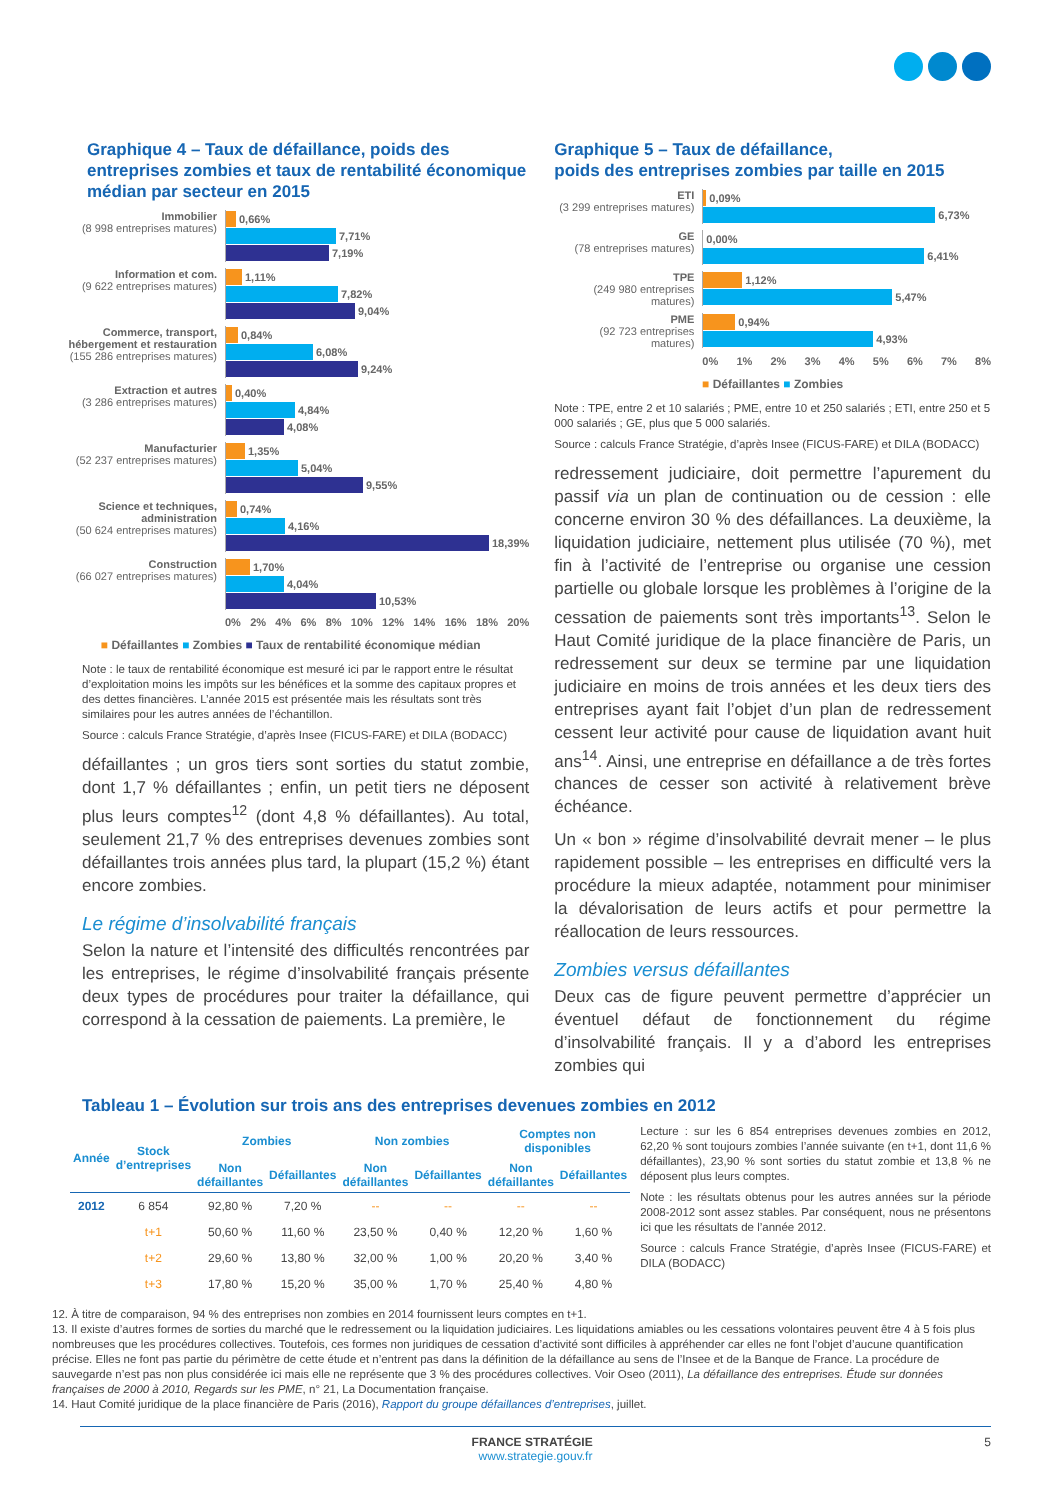Graphique 4 – Taux de défaillance, poids des entreprises zombies et taux de rentabilité économique médian par secteur en 2015
Immobilier
(8 998 entreprises matures)
0,66%
7,71%
7,19%
Information et com.
(9 622 entreprises matures)
1,11%
7,82%
9,04%
Commerce, transport, hébergement et restauration
(155 286 entreprises matures)
0,84%
6,08%
9,24%
Extraction et autres
(3 286 entreprises matures)
0,40%
4,84%
4,08%
Manufacturier
(52 237 entreprises matures)
1,35%
5,04%
9,55%
Science et techniques, administration
(50 624 entreprises matures)
0,74%
4,16%
18,39%
Construction
(66 027 entreprises matures)
1,70%
4,04%
10,53%
0% 2% 4% 6% 8% 10% 12% 14% 16% 18% 20%
■ Défaillantes ■ Zombies ■ Taux de rentabilité économique médian
Note : le taux de rentabilité économique est mesuré ici par le rapport entre le résultat d’exploitation moins les impôts sur les bénéfices et la somme des capitaux propres et des dettes financières. L’année 2015 est présentée mais les résultats sont très similaires pour les autres années de l’échantillon.
Source : calculs France Stratégie, d’après Insee (FICUS-FARE) et DILA (BODACC)
défaillantes ; un gros tiers sont sorties du statut zombie, dont 1,7 % défaillantes ; enfin, un petit tiers ne déposent plus leurs comptes<sup>12</sup> (dont 4,8 % défaillantes). Au total, seulement 21,7 % des entreprises devenues zombies sont défaillantes trois années plus tard, la plupart (15,2 %) étant encore zombies.
Le régime d’insolvabilité français
Selon la nature et l’intensité des difficultés rencontrées par les entreprises, le régime d’insolvabilité français présente deux types de procédures pour traiter la défaillance, qui correspond à la cessation de paiements. La première, le
Graphique 5 – Taux de défaillance,
poids des entreprises zombies par taille en 2015
ETI
(3 299 entreprises matures)
0,09%
6,73%
GE
(78 entreprises matures)
0,00%
6,41%
TPE
(249 980 entreprises matures)
1,12%
5,47%
PME
(92 723 entreprises matures)
0,94%
4,93%
0% 1% 2% 3% 4% 5% 6% 7% 8%
■ Défaillantes ■ Zombies
Note : TPE, entre 2 et 10 salariés ; PME, entre 10 et 250 salariés ; ETI, entre 250 et 5 000 salariés ; GE, plus que 5 000 salariés.
Source : calculs France Stratégie, d’après Insee (FICUS-FARE) et DILA (BODACC)
redressement judiciaire, doit permettre l’apurement du passif via un plan de continuation ou de cession : elle concerne environ 30 % des défaillances. La deuxième, la liquidation judiciaire, nettement plus utilisée (70 %), met fin à l’activité de l’entreprise ou organise une cession partielle ou globale lorsque les problèmes à l’origine de la cessation de paiements sont très importants<sup>13</sup>. Selon le Haut Comité juridique de la place financière de Paris, un redressement sur deux se termine par une liquidation judiciaire en moins de trois années et les deux tiers des entreprises ayant fait l’objet d’un plan de redressement cessent leur activité pour cause de liquidation avant huit ans<sup>14</sup>. Ainsi, une entreprise en défaillance a de très fortes chances de cesser son activité à relativement brève échéance.
Un « bon » régime d’insolvabilité devrait mener – le plus rapidement possible – les entreprises en difficulté vers la procédure la mieux adaptée, notamment pour minimiser la dévalorisation de leurs actifs et pour permettre la réallocation de leurs ressources.
Zombies versus défaillantes
Deux cas de figure peuvent permettre d’apprécier un éventuel défaut de fonctionnement du régime d’insolvabilité français. Il y a d’abord les entreprises zombies qui
Tableau 1 – Évolution sur trois ans des entreprises devenues zombies en 2012
| Année | Stock d’entreprises | Zombies | | Non zombies | | Comptes non disponibles | |
| --- | --- | --- | --- | --- | --- | --- | --- |
| | | Non défaillantes | Défaillantes | Non défaillantes | Défaillantes | Non défaillantes | Défaillantes |
| 2012 | 6 854 | 92,80 % | 7,20 % | -- | -- | -- | -- |
| | t+1 | 50,60 % | 11,60 % | 23,50 % | 0,40 % | 12,20 % | 1,60 % |
| | t+2 | 29,60 % | 13,80 % | 32,00 % | 1,00 % | 20,20 % | 3,40 % |
| | t+3 | 17,80 % | 15,20 % | 35,00 % | 1,70 % | 25,40 % | 4,80 % |
Lecture : sur les 6 854 entreprises devenues zombies en 2012, 62,20 % sont toujours zombies l’année suivante (en t+1, dont 11,6 % défaillantes), 23,90 % sont sorties du statut zombie et 13,8 % ne déposent plus leurs comptes.
Note : les résultats obtenus pour les autres années sur la période 2008-2012 sont assez stables. Par conséquent, nous ne présentons ici que les résultats de l’année 2012.
Source : calculs France Stratégie, d’après Insee (FICUS-FARE) et DILA (BODACC)
12. À titre de comparaison, 94 % des entreprises non zombies en 2014 fournissent leurs comptes en t+1.
13. Il existe d’autres formes de sorties du marché que le redressement ou la liquidation judiciaires. Les liquidations amiables ou les cessations volontaires peuvent être 4 à 5 fois plus nombreuses que les procédures collectives. Toutefois, ces formes non juridiques de cessation d’activité sont difficiles à appréhender car elles ne font l’objet d’aucune quantification précise. Elles ne font pas partie du périmètre de cette étude et n’entrent pas dans la définition de la défaillance au sens de l’Insee et de la Banque de France. La procédure de sauvegarde n’est pas non plus considérée ici mais elle ne représente que 3 % des procédures collectives. Voir Oseo (2011), La défaillance des entreprises. Étude sur données françaises de 2000 à 2010, Regards sur les PME, n° 21, La Documentation française.
14. Haut Comité juridique de la place financière de Paris (2016), Rapport du groupe défaillances d’entreprises, juillet.
FRANCE STRATÉGIE 5
www.strategie.gouv.fr